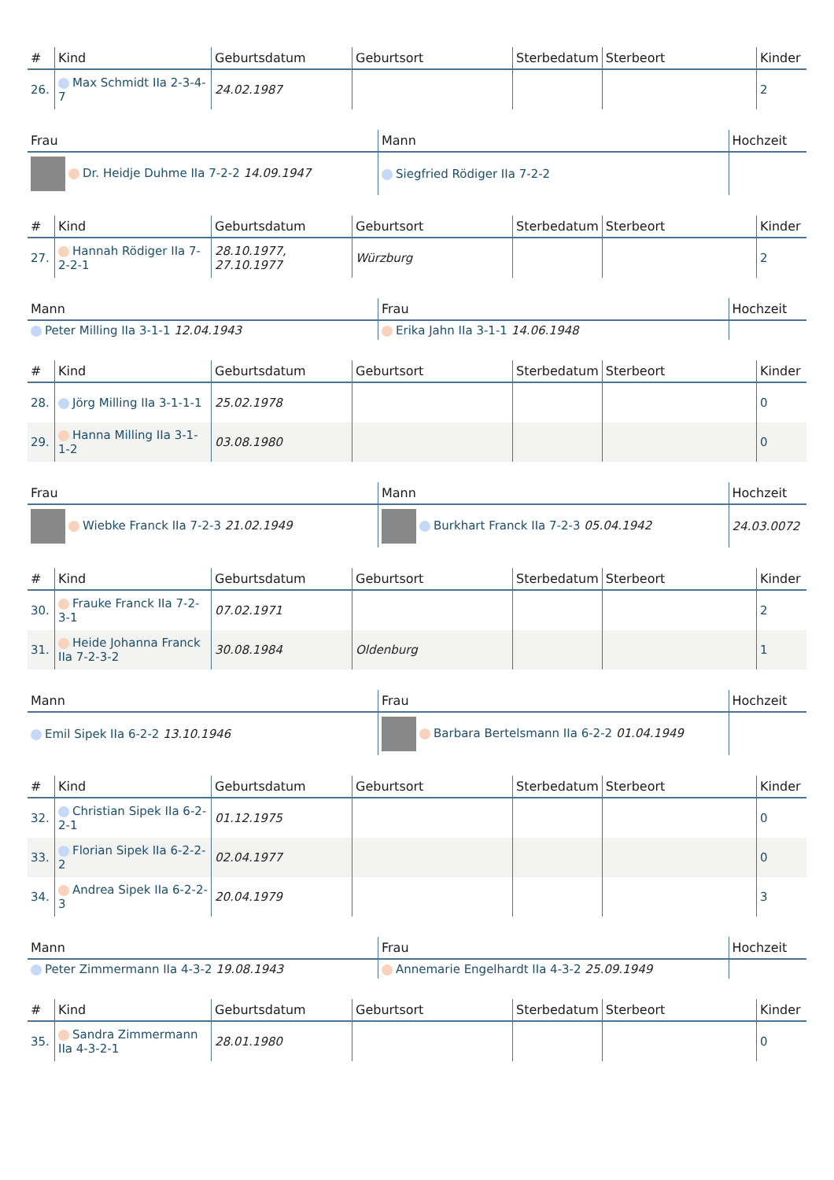| # | Kind | Geburtsdatum | Geburtsort | Sterbedatum | Sterbeort | Kinder |
| --- | --- | --- | --- | --- | --- | --- |
| 26. | Max Schmidt IIa 2-3-4-7 | 24.02.1987 | | | | 2 |
| Frau | Mann | Hochzeit |
| --- | --- | --- |
| Dr. Heidje Duhme IIa 7-2-2 14.09.1947 | Siegfried Rödiger IIa 7-2-2 | |
| # | Kind | Geburtsdatum | Geburtsort | Sterbedatum | Sterbeort | Kinder |
| --- | --- | --- | --- | --- | --- | --- |
| 27. | Hannah Rödiger IIa 7-2-2-1 | 28.10.1977, 27.10.1977 | Würzburg | | | 2 |
| Mann | Frau | Hochzeit |
| --- | --- | --- |
| Peter Milling IIa 3-1-1 12.04.1943 | Erika Jahn IIa 3-1-1 14.06.1948 | |
| # | Kind | Geburtsdatum | Geburtsort | Sterbedatum | Sterbeort | Kinder |
| --- | --- | --- | --- | --- | --- | --- |
| 28. | Jörg Milling IIa 3-1-1-1 | 25.02.1978 | | | | 0 |
| 29. | Hanna Milling IIa 3-1-1-2 | 03.08.1980 | | | | 0 |
| Frau | Mann | Hochzeit |
| --- | --- | --- |
| Wiebke Franck IIa 7-2-3 21.02.1949 | Burkhart Franck IIa 7-2-3 05.04.1942 | 24.03.0072 |
| # | Kind | Geburtsdatum | Geburtsort | Sterbedatum | Sterbeort | Kinder |
| --- | --- | --- | --- | --- | --- | --- |
| 30. | Frauke Franck IIa 7-2-3-1 | 07.02.1971 | | | | 2 |
| 31. | Heide Johanna Franck IIa 7-2-3-2 | 30.08.1984 | Oldenburg | | | 1 |
| Mann | Frau | Hochzeit |
| --- | --- | --- |
| Emil Sipek IIa 6-2-2 13.10.1946 | Barbara Bertelsmann IIa 6-2-2 01.04.1949 | |
| # | Kind | Geburtsdatum | Geburtsort | Sterbedatum | Sterbeort | Kinder |
| --- | --- | --- | --- | --- | --- | --- |
| 32. | Christian Sipek IIa 6-2-2-1 | 01.12.1975 | | | | 0 |
| 33. | Florian Sipek IIa 6-2-2-2 | 02.04.1977 | | | | 0 |
| 34. | Andrea Sipek IIa 6-2-2-3 | 20.04.1979 | | | | 3 |
| Mann | Frau | Hochzeit |
| --- | --- | --- |
| Peter Zimmermann IIa 4-3-2 19.08.1943 | Annemarie Engelhardt IIa 4-3-2 25.09.1949 | |
| # | Kind | Geburtsdatum | Geburtsort | Sterbedatum | Sterbeort | Kinder |
| --- | --- | --- | --- | --- | --- | --- |
| 35. | Sandra Zimmermann IIa 4-3-2-1 | 28.01.1980 | | | | 0 |